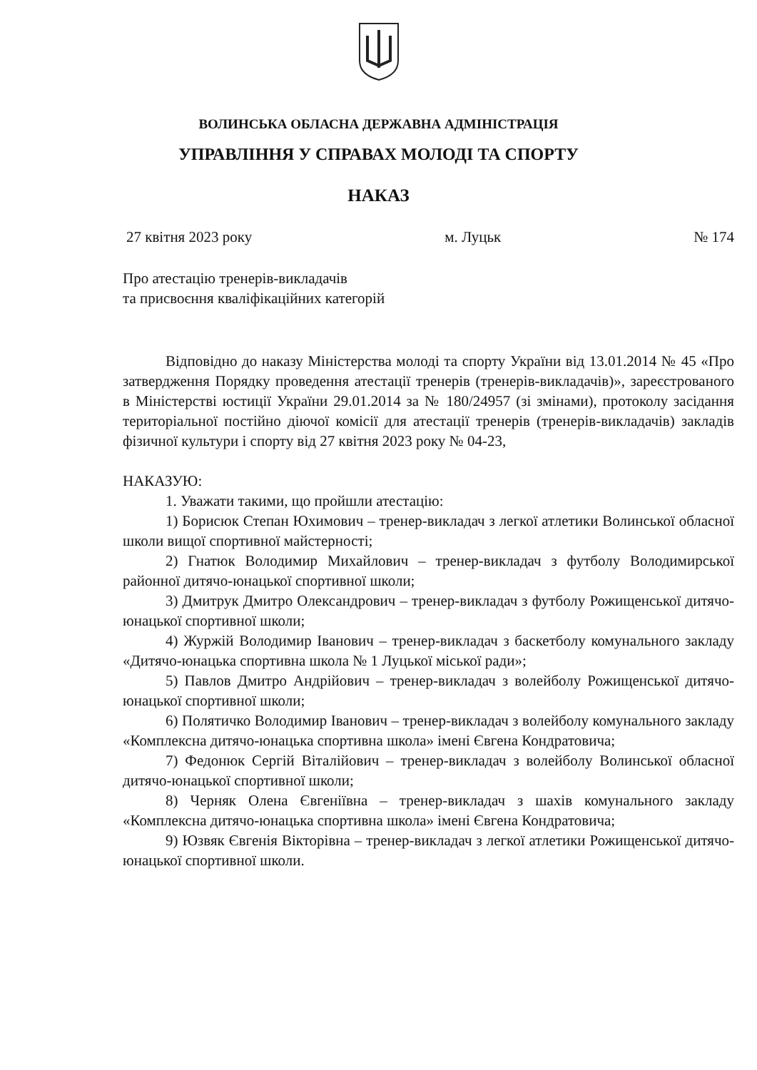ВОЛИНСЬКА ОБЛАСНА ДЕРЖАВНА АДМІНІСТРАЦІЯ
УПРАВЛІННЯ У СПРАВАХ МОЛОДІ ТА СПОРТУ
НАКАЗ
27 квітня 2023 року м. Луцьк № 174
Про атестацію тренерів-викладачів
та присвоєння кваліфікаційних категорій
Відповідно до наказу Міністерства молоді та спорту України від 13.01.2014 № 45 «Про затвердження Порядку проведення атестації тренерів (тренерів-викладачів)», зареєстрованого в Міністерстві юстиції України 29.01.2014 за № 180/24957 (зі змінами), протоколу засідання територіальної постійно діючої комісії для атестації тренерів (тренерів-викладачів) закладів фізичної культури і спорту від 27 квітня 2023 року № 04-23,
НАКАЗУЮ:
1. Уважати такими, що пройшли атестацію:
1) Борисюк Степан Юхимович – тренер-викладач з легкої атлетики Волинської обласної школи вищої спортивної майстерності;
2) Гнатюк Володимир Михайлович – тренер-викладач з футболу Володимирської районної дитячо-юнацької спортивної школи;
3) Дмитрук Дмитро Олександрович – тренер-викладач з футболу Рожищенської дитячо-юнацької спортивної школи;
4) Журжій Володимир Іванович – тренер-викладач з баскетболу комунального закладу «Дитячо-юнацька спортивна школа № 1 Луцької міської ради»;
5) Павлов Дмитро Андрійович – тренер-викладач з волейболу Рожищенської дитячо-юнацької спортивної школи;
6) Полятичко Володимир Іванович – тренер-викладач з волейболу комунального закладу «Комплексна дитячо-юнацька спортивна школа» імені Євгена Кондратовича;
7) Федонюк Сергій Віталійович – тренер-викладач з волейболу Волинської обласної дитячо-юнацької спортивної школи;
8) Черняк Олена Євгеніївна – тренер-викладач з шахів комунального закладу «Комплексна дитячо-юнацька спортивна школа» імені Євгена Кондратовича;
9) Юзвяк Євгенія Вікторівна – тренер-викладач з легкої атлетики Рожищенської дитячо-юнацької спортивної школи.